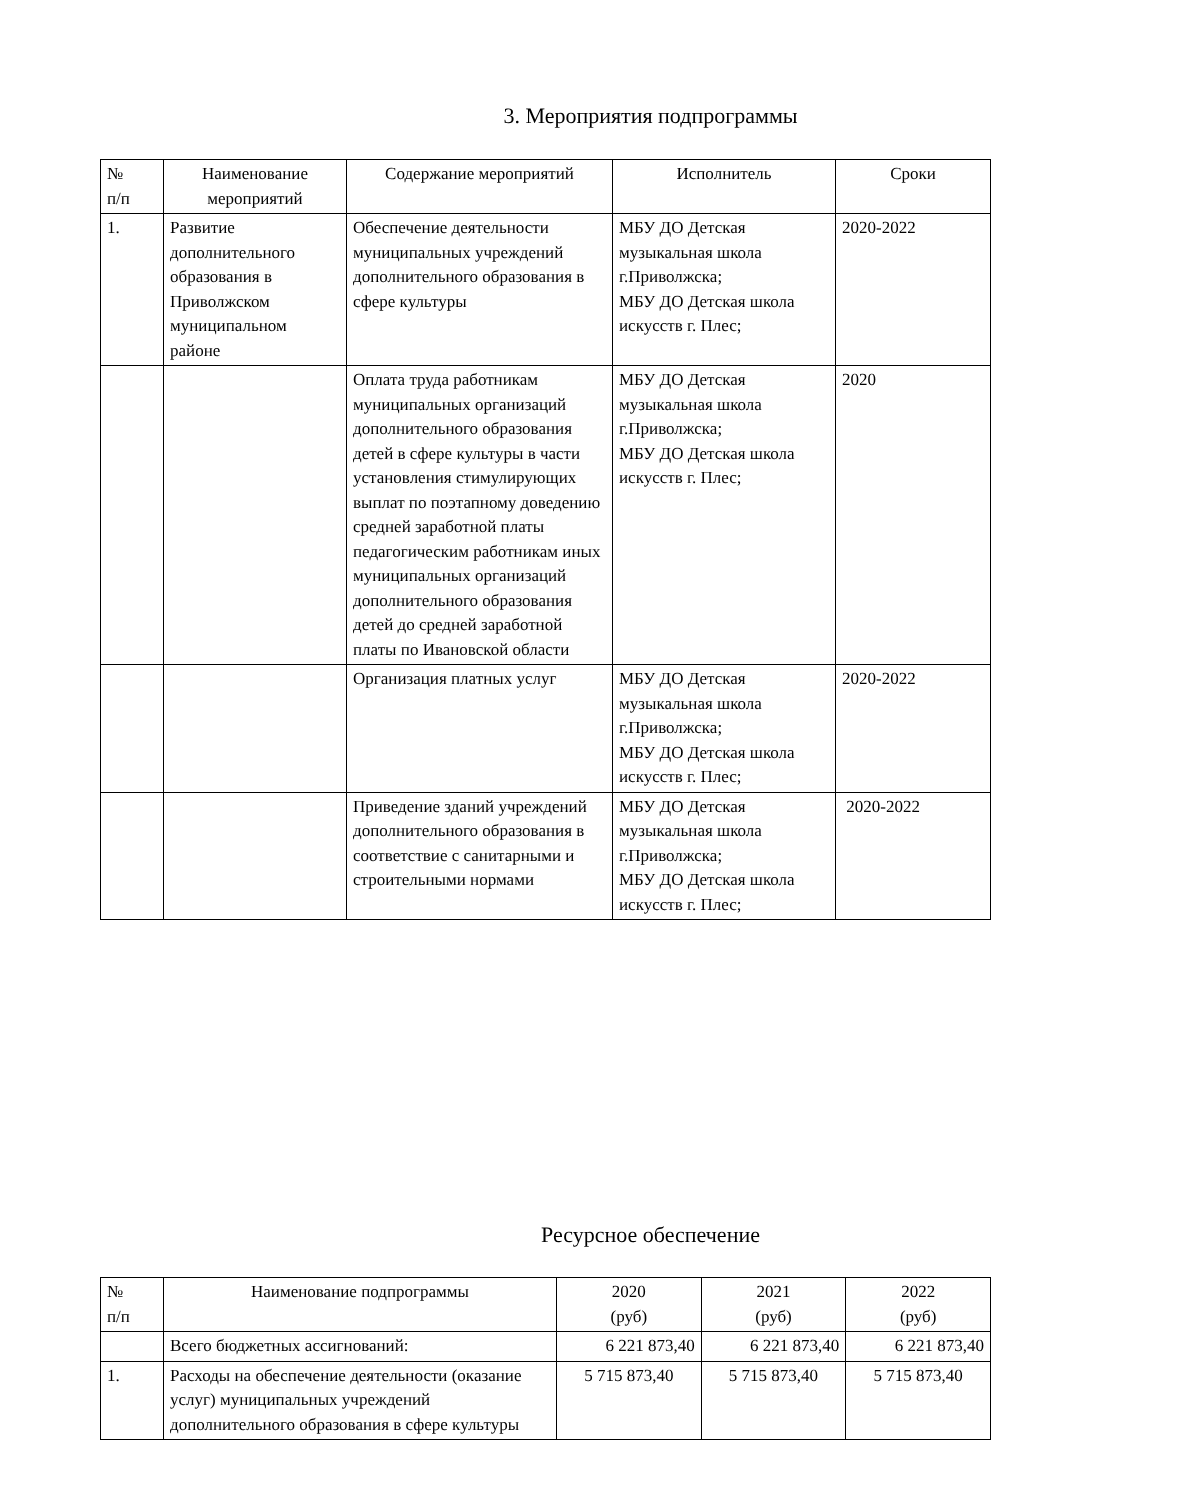3. Мероприятия подпрограммы
| № п/п | Наименование мероприятий | Содержание мероприятий | Исполнитель | Сроки |
| --- | --- | --- | --- | --- |
| 1. | Развитие дополнительного образования в Приволжском муниципальном районе | Обеспечение деятельности муниципальных учреждений дополнительного образования в сфере культуры | МБУ ДО Детская музыкальная школа г.Приволжска; МБУ ДО Детская школа искусств г. Плес; | 2020-2022 |
| | | Оплата труда работникам муниципальных организаций дополнительного образования детей в сфере культуры в части установления стимулирующих выплат по поэтапному доведению средней заработной платы педагогическим работникам иных муниципальных организаций дополнительного образования детей до средней заработной платы по Ивановской области | МБУ ДО Детская музыкальная школа г.Приволжска; МБУ ДО Детская школа искусств г. Плес; | 2020 |
| | | Организация платных услуг | МБУ ДО Детская музыкальная школа г.Приволжска; МБУ ДО Детская школа искусств г. Плес; | 2020-2022 |
| | | Приведение зданий учреждений дополнительного образования в соответствие с санитарными и строительными нормами | МБУ ДО Детская музыкальная школа г.Приволжска; МБУ ДО Детская школа искусств г. Плес; | 2020-2022 |
Ресурсное обеспечение
| № п/п | Наименование подпрограммы | 2020 (руб) | 2021 (руб) | 2022 (руб) |
| --- | --- | --- | --- | --- |
| | Всего бюджетных ассигнований: | 6 221 873,40 | 6 221 873,40 | 6 221 873,40 |
| 1. | Расходы на обеспечение деятельности (оказание услуг) муниципальных учреждений дополнительного образования в сфере культуры | 5 715 873,40 | 5 715 873,40 | 5 715 873,40 |